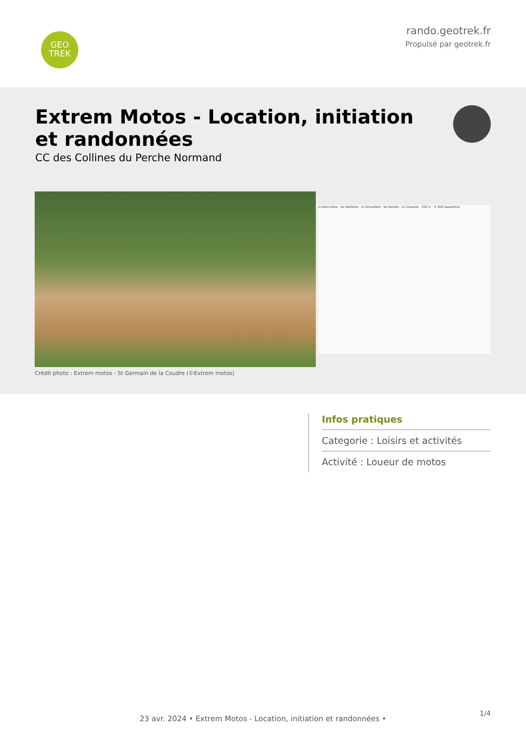GEO
TREK
rando.geotrek.fr
Propulsé par geotrek.fr
Extrem Motos - Location, initiation et randonnées
CC des Collines du Perche Normand
la Roncinière · les Beltières · la Giraudière · les Bordes · la Coquerie · 100 m · © IGN Geoportail
Crédit photo : Extrem motos - St Germain de la Coudre (©Extrem motos)
Infos pratiques
Categorie : Loisirs et activités
Activité : Loueur de motos
1/4
23 avr. 2024 • Extrem Motos - Location, initiation et randonnées •